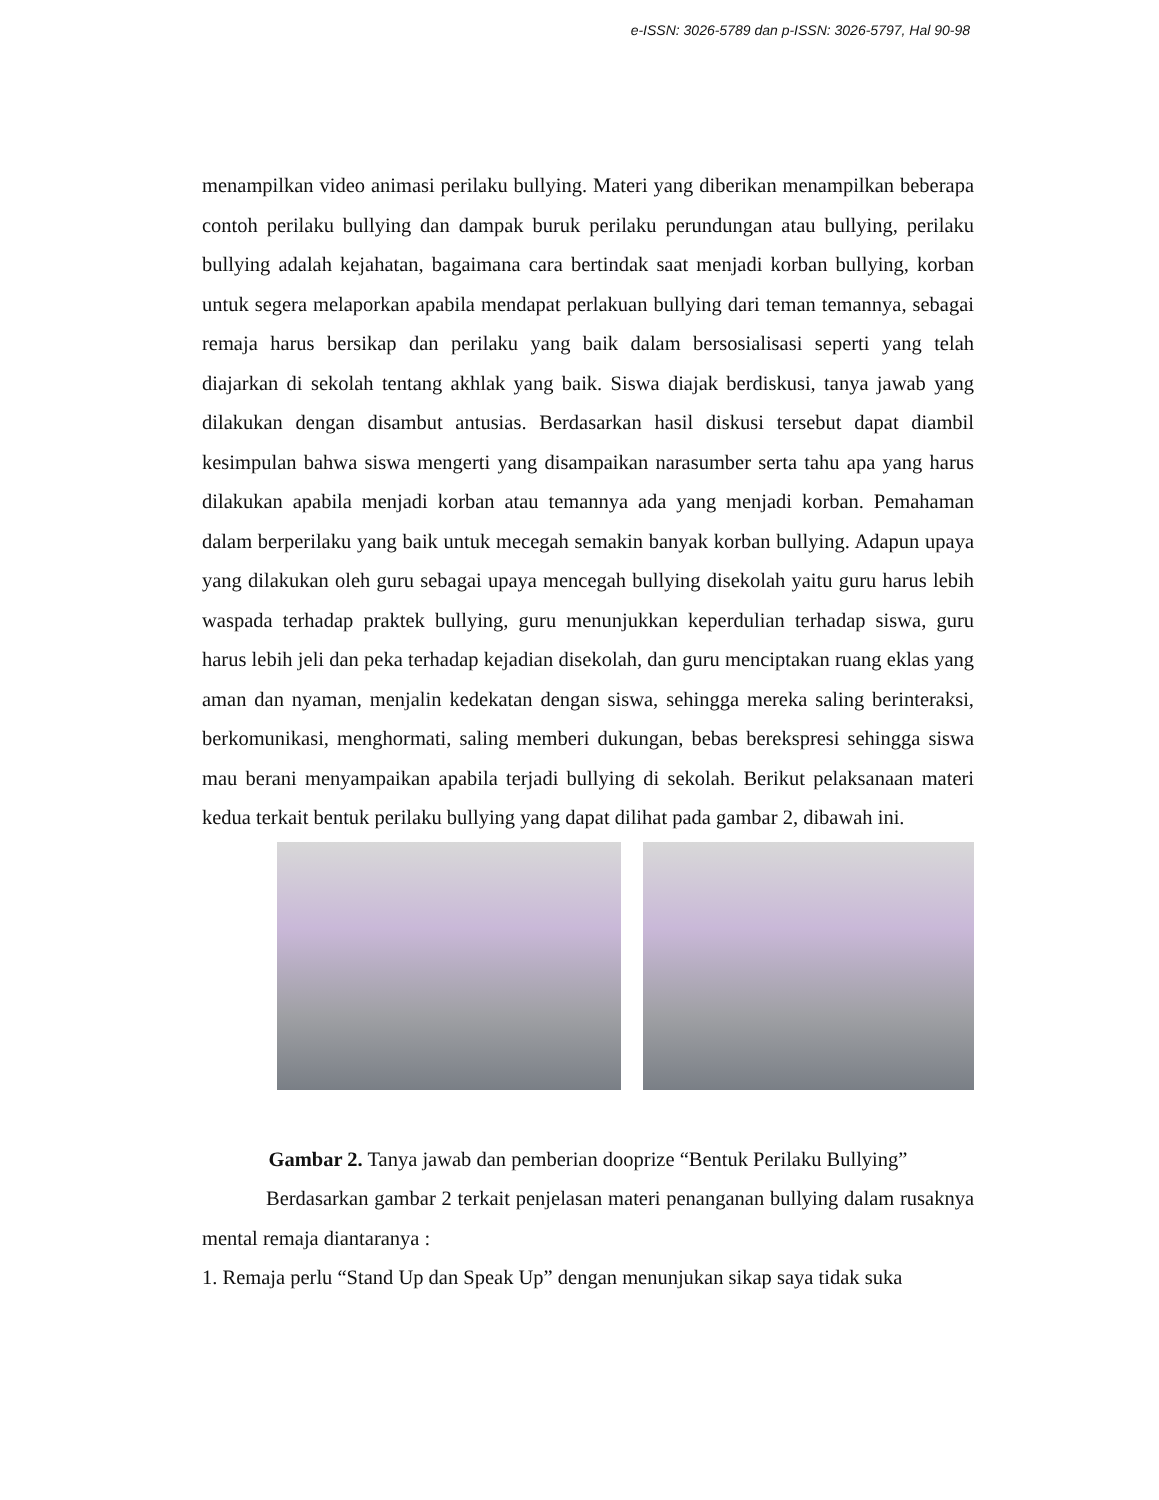e-ISSN: 3026-5789 dan p-ISSN: 3026-5797, Hal 90-98
menampilkan video animasi perilaku bullying. Materi yang diberikan menampilkan beberapa contoh perilaku bullying dan dampak buruk perilaku perundungan atau bullying, perilaku bullying adalah kejahatan, bagaimana cara bertindak saat menjadi korban bullying, korban untuk segera melaporkan apabila mendapat perlakuan bullying dari teman temannya, sebagai remaja harus bersikap dan perilaku yang baik dalam bersosialisasi seperti yang telah diajarkan di sekolah tentang akhlak yang baik. Siswa diajak berdiskusi, tanya jawab yang dilakukan dengan disambut antusias. Berdasarkan hasil diskusi tersebut dapat diambil kesimpulan bahwa siswa mengerti yang disampaikan narasumber serta tahu apa yang harus dilakukan apabila menjadi korban atau temannya ada yang menjadi korban. Pemahaman dalam berperilaku yang baik untuk mecegah semakin banyak korban bullying. Adapun upaya yang dilakukan oleh guru sebagai upaya mencegah bullying disekolah yaitu guru harus lebih waspada terhadap praktek bullying, guru menunjukkan keperdulian terhadap siswa, guru harus lebih jeli dan peka terhadap kejadian disekolah, dan guru menciptakan ruang eklas yang aman dan nyaman, menjalin kedekatan dengan siswa, sehingga mereka saling berinteraksi, berkomunikasi, menghormati, saling memberi dukungan, bebas berekspresi sehingga siswa mau berani menyampaikan apabila terjadi bullying di sekolah. Berikut pelaksanaan materi kedua terkait bentuk perilaku bullying yang dapat dilihat pada gambar 2, dibawah ini.
Gambar 2. Tanya jawab dan pemberian dooprize “Bentuk Perilaku Bullying”
Berdasarkan gambar 2 terkait penjelasan materi penanganan bullying dalam rusaknya mental remaja diantaranya :
1. Remaja perlu “Stand Up dan Speak Up” dengan menunjukan sikap saya tidak suka